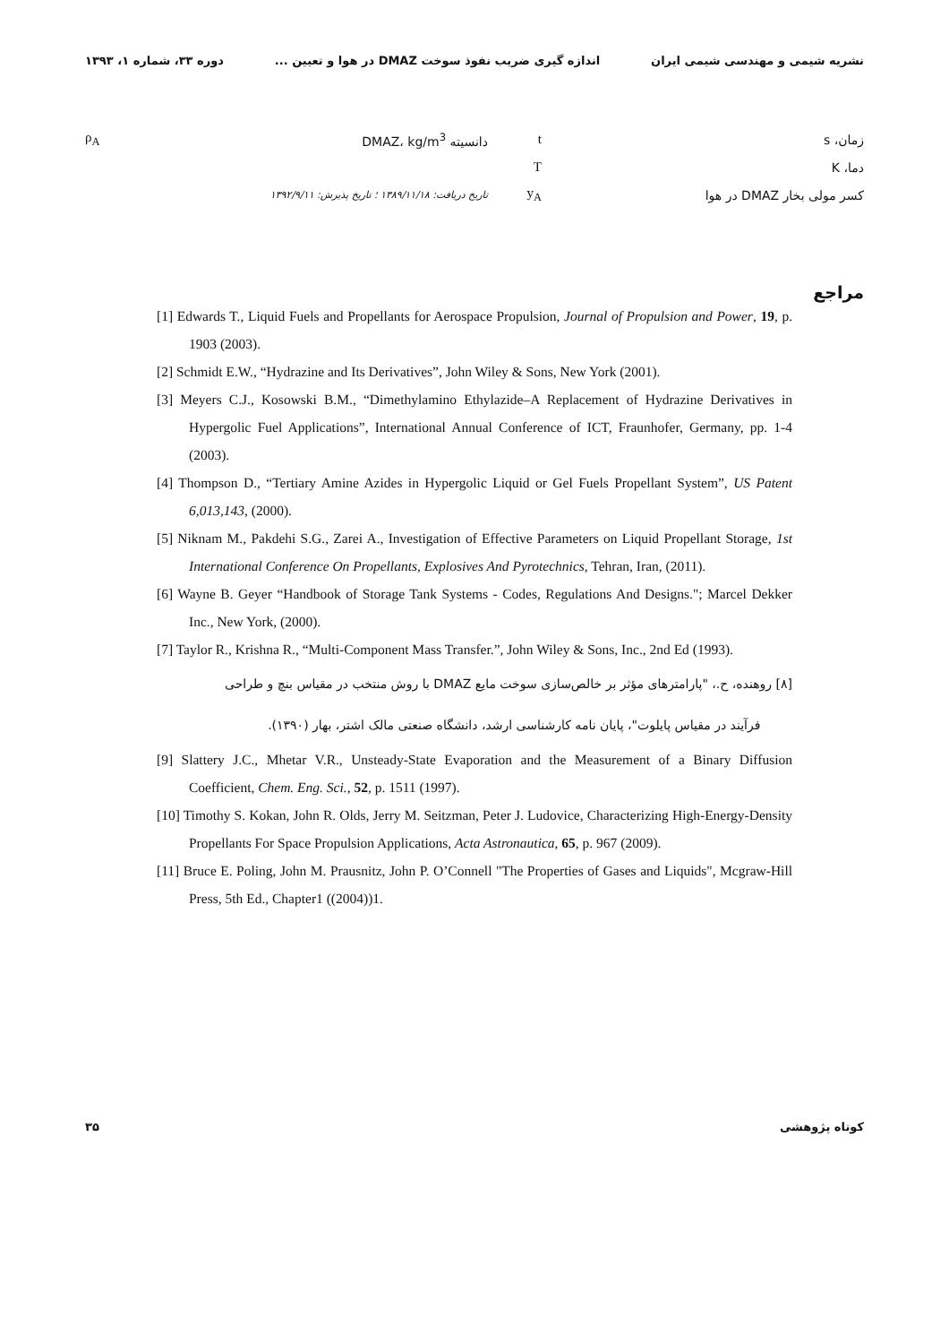نشریه شیمی و مهندسی شیمی ایران اندازه گیری ضریب نفوذ سوخت DMAZ در هوا و تعیین ... دوره ۳۳، شماره ۱، ۱۳۹۳
زمان، s t دانسیته DMAZ، kg/m<sup>3</sup> ρ<sub>A</sub>
دما، K T
کسر مولی بخار DMAZ در هوا y<sub>A</sub> تاریخ دریافت: ۱۳۸۹/۱۱/۱۸ ؛ تاریخ پذیرش: ۱۳۹۲/۹/۱۱
مراجع
[1] Edwards T., Liquid Fuels and Propellants for Aerospace Propulsion, Journal of Propulsion and Power, 19, p. 1903 (2003).
[2] Schmidt E.W., “Hydrazine and Its Derivatives”, John Wiley & Sons, New York (2001).
[3] Meyers C.J., Kosowski B.M., “Dimethylamino Ethylazide–A Replacement of Hydrazine Derivatives in Hypergolic Fuel Applications”, International Annual Conference of ICT, Fraunhofer, Germany, pp. 1-4 (2003).
[4] Thompson D., “Tertiary Amine Azides in Hypergolic Liquid or Gel Fuels Propellant System”, US Patent 6,013,143, (2000).
[5] Niknam M., Pakdehi S.G., Zarei A., Investigation of Effective Parameters on Liquid Propellant Storage, 1st International Conference On Propellants, Explosives And Pyrotechnics, Tehran, Iran, (2011).
[6] Wayne B. Geyer “Handbook of Storage Tank Systems - Codes, Regulations And Designs."; Marcel Dekker Inc., New York, (2000).
[7] Taylor R., Krishna R., “Multi-Component Mass Transfer.”, John Wiley & Sons, Inc., 2nd Ed (1993).
[۸] روهنده، ح.، "پارامترهای مؤثر بر خالص‌سازی سوخت مایع DMAZ با روش منتخب در مقیاس بنچ و طراحی
فرآیند در مقیاس پایلوت"، پایان نامه کارشناسی ارشد، دانشگاه صنعتی مالک اشتر، بهار (۱۳۹۰).
[9] Slattery J.C., Mhetar V.R., Unsteady-State Evaporation and the Measurement of a Binary Diffusion Coefficient, Chem. Eng. Sci., 52, p. 1511 (1997).
[10] Timothy S. Kokan, John R. Olds, Jerry M. Seitzman, Peter J. Ludovice, Characterizing High-Energy-Density Propellants For Space Propulsion Applications, Acta Astronautica, 65, p. 967 (2009).
[11] Bruce E. Poling, John M. Prausnitz, John P. O’Connell "The Properties of Gases and Liquids", Mcgraw-Hill Press, 5th Ed., Chapter1 ((2004))1.
کوتاه پژوهشی ۳۵